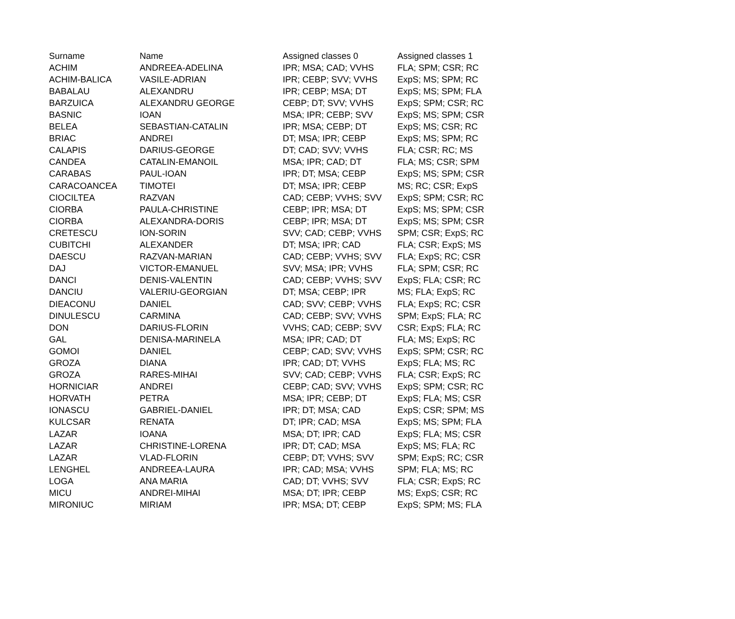| Surname | Name | Assigned classes 0 | Assigned classes 1 |
| --- | --- | --- | --- |
| ACHIM | ANDREEA-ADELINA | IPR; MSA; CAD; VVHS | FLA; SPM; CSR; RC |
| ACHIM-BALICA | VASILE-ADRIAN | IPR; CEBP; SVV; VVHS | ExpS; MS; SPM; RC |
| BABALAU | ALEXANDRU | IPR; CEBP; MSA; DT | ExpS; MS; SPM; FLA |
| BARZUICA | ALEXANDRU GEORGE | CEBP; DT; SVV; VVHS | ExpS; SPM; CSR; RC |
| BASNIC | IOAN | MSA; IPR; CEBP; SVV | ExpS; MS; SPM; CSR |
| BELEA | SEBASTIAN-CATALIN | IPR; MSA; CEBP; DT | ExpS; MS; CSR; RC |
| BRIAC | ANDREI | DT; MSA; IPR; CEBP | ExpS; MS; SPM; RC |
| CALAPIS | DARIUS-GEORGE | DT; CAD; SVV; VVHS | FLA; CSR; RC; MS |
| CANDEA | CATALIN-EMANOIL | MSA; IPR; CAD; DT | FLA; MS; CSR; SPM |
| CARABAS | PAUL-IOAN | IPR; DT; MSA; CEBP | ExpS; MS; SPM; CSR |
| CARACOANCEA | TIMOTEI | DT; MSA; IPR; CEBP | MS; RC; CSR; ExpS |
| CIOCILTEA | RAZVAN | CAD; CEBP; VVHS; SVV | ExpS; SPM; CSR; RC |
| CIORBA | PAULA-CHRISTINE | CEBP; IPR; MSA; DT | ExpS; MS; SPM; CSR |
| CIORBA | ALEXANDRA-DORIS | CEBP; IPR; MSA; DT | ExpS; MS; SPM; CSR |
| CRETESCU | ION-SORIN | SVV; CAD; CEBP; VVHS | SPM; CSR; ExpS; RC |
| CUBITCHI | ALEXANDER | DT; MSA; IPR; CAD | FLA; CSR; ExpS; MS |
| DAESCU | RAZVAN-MARIAN | CAD; CEBP; VVHS; SVV | FLA; ExpS; RC; CSR |
| DAJ | VICTOR-EMANUEL | SVV; MSA; IPR; VVHS | FLA; SPM; CSR; RC |
| DANCI | DENIS-VALENTIN | CAD; CEBP; VVHS; SVV | ExpS; FLA; CSR; RC |
| DANCIU | VALERIU-GEORGIAN | DT; MSA; CEBP; IPR | MS; FLA; ExpS; RC |
| DIEACONU | DANIEL | CAD; SVV; CEBP; VVHS | FLA; ExpS; RC; CSR |
| DINULESCU | CARMINA | CAD; CEBP; SVV; VVHS | SPM; ExpS; FLA; RC |
| DON | DARIUS-FLORIN | VVHS; CAD; CEBP; SVV | CSR; ExpS; FLA; RC |
| GAL | DENISA-MARINELA | MSA; IPR; CAD; DT | FLA; MS; ExpS; RC |
| GOMOI | DANIEL | CEBP; CAD; SVV; VVHS | ExpS; SPM; CSR; RC |
| GROZA | DIANA | IPR; CAD; DT; VVHS | ExpS; FLA; MS; RC |
| GROZA | RARES-MIHAI | SVV; CAD; CEBP; VVHS | FLA; CSR; ExpS; RC |
| HORNICIAR | ANDREI | CEBP; CAD; SVV; VVHS | ExpS; SPM; CSR; RC |
| HORVATH | PETRA | MSA; IPR; CEBP; DT | ExpS; FLA; MS; CSR |
| IONASCU | GABRIEL-DANIEL | IPR; DT; MSA; CAD | ExpS; CSR; SPM; MS |
| KULCSAR | RENATA | DT; IPR; CAD; MSA | ExpS; MS; SPM; FLA |
| LAZAR | IOANA | MSA; DT; IPR; CAD | ExpS; FLA; MS; CSR |
| LAZAR | CHRISTINE-LORENA | IPR; DT; CAD; MSA | ExpS; MS; FLA; RC |
| LAZAR | VLAD-FLORIN | CEBP; DT; VVHS; SVV | SPM; ExpS; RC; CSR |
| LENGHEL | ANDREEA-LAURA | IPR; CAD; MSA; VVHS | SPM; FLA; MS; RC |
| LOGA | ANA MARIA | CAD; DT; VVHS; SVV | FLA; CSR; ExpS; RC |
| MICU | ANDREI-MIHAI | MSA; DT; IPR; CEBP | MS; ExpS; CSR; RC |
| MIRONIUC | MIRIAM | IPR; MSA; DT; CEBP | ExpS; SPM; MS; FLA |